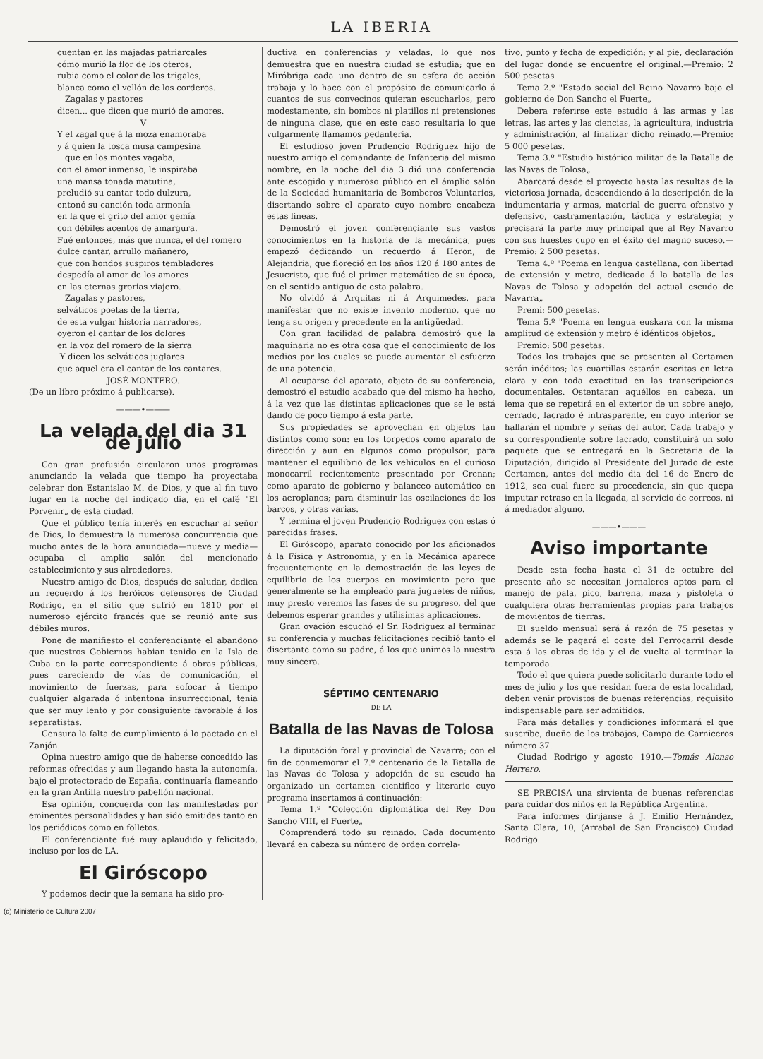LA IBERIA
cuentan en las majadas patriarcales
cómo murió la flor de los oteros,
rubia como el color de los trigales,
blanca como el vellón de los corderos.
Zagalas y pastores
dicen... que dicen que murió de amores.
V
Y el zagal que á la moza enamoraba
y á quien la tosca musa campesina
que en los montes vagaba,
con el amor inmenso, le inspiraba
una mansa tonada matutina,
preludió su cantar todo dulzura,
entonó su canción toda armonía
en la que el grito del amor gemía
con débiles acentos de amargura.
Fué entonces, más que nunca, el del romero
dulce cantar, arrullo mañanero,
que con hondos suspiros tembladores
despedía al amor de los amores
en las eternas grorias viajero.
Zagalas y pastores,
selváticos poetas de la tierra,
de esta vulgar historia narradores,
oyeron el cantar de los dolores
en la voz del romero de la sierra
Y dicen los selváticos juglares
que aquel era el cantar de los cantares.
JOSÉ MONTERO.
(De un libro próximo á publicarse).
———•———
La velada del dia 31 de julio
Con gran profusión circularon unos programas anunciando la velada que tiempo ha proyectaba celebrar don Estanislao M. de Dios, y que al fin tuvo lugar en la noche del indicado dia, en el café "El Porvenir„ de esta ciudad.
Que el público tenía interés en escuchar al señor de Dios, lo demuestra la numerosa concurrencia que mucho antes de la hora anunciada—nueve y media—ocupaba el amplio salón del mencionado establecimiento y sus alrededores.
Nuestro amigo de Dios, después de saludar, dedica un recuerdo á los heróicos defensores de Ciudad Rodrigo, en el sitio que sufrió en 1810 por el numeroso ejército francés que se reunió ante sus débiles muros.
Pone de manifiesto el conferenciante el abandono que nuestros Gobiernos habian tenido en la Isla de Cuba en la parte correspondiente á obras públicas, pues careciendo de vías de comunicación, el movimiento de fuerzas, para sofocar á tiempo cualquier algarada ó intentona insurreccional, tenia que ser muy lento y por consiguiente favorable á los separatistas.
Censura la falta de cumplimiento á lo pactado en el Zanjón.
Opina nuestro amigo que de haberse concedido las reformas ofrecidas y aun llegando hasta la autonomía, bajo el protectorado de España, continuaría flameando en la gran Antilla nuestro pabellón nacional.
Esa opinión, concuerda con las manifestadas por eminentes personalidades y han sido emitidas tanto en los periódicos como en folletos.
El conferenciante fué muy aplaudido y felicitado, incluso por los de LA.
El Giróscopo
Y podemos decir que la semana ha sido pro-
ductiva en conferencias y veladas, lo que nos demuestra que en nuestra ciudad se estudia; que en Miróbriga cada uno dentro de su esfera de acción trabaja y lo hace con el propósito de comunicarlo á cuantos de sus convecinos quieran escucharlos, pero modestamente, sin bombos ni platillos ni pretensiones de ninguna clase, que en este caso resultaria lo que vulgarmente llamamos pedanteria.
El estudioso joven Prudencio Rodriguez hijo de nuestro amigo el comandante de Infanteria del mismo nombre, en la noche del dia 3 dió una conferencia ante escogido y numeroso público en el ámplio salón de la Sociedad humanitaria de Bomberos Voluntarios, disertando sobre el aparato cuyo nombre encabeza estas lineas.
Demostró el joven conferenciante sus vastos conocimientos en la historia de la mecánica, pues empezó dedicando un recuerdo á Heron, de Alejandria, que floreció en los años 120 á 180 antes de Jesucristo, que fué el primer matemático de su época, en el sentido antiguo de esta palabra.
No olvidó á Arquitas ni á Arquimedes, para manifestar que no existe invento moderno, que no tenga su origen y precedente en la antigüedad.
Con gran facilidad de palabra demostró que la maquinaria no es otra cosa que el conocimiento de los medios por los cuales se puede aumentar el esfuerzo de una potencia.
Al ocuparse del aparato, objeto de su conferencia, demostró el estudio acabado que del mismo ha hecho, á la vez que las distintas aplicaciones que se le está dando de poco tiempo á esta parte.
Sus propiedades se aprovechan en objetos tan distintos como son: en los torpedos como aparato de dirección y aun en algunos como propulsor; para mantener el equilibrio de los vehiculos en el curioso monocarril recientemente presentado por Crenan; como aparato de gobierno y balanceo automático en los aeroplanos; para disminuir las oscilaciones de los barcos, y otras varias.
Y termina el joven Prudencio Rodriguez con estas ó parecidas frases.
El Giróscopo, aparato conocido por los aficionados á la Física y Astronomia, y en la Mecánica aparece frecuentemente en la demostración de las leyes de equilibrio de los cuerpos en movimiento pero que generalmente se ha empleado para juguetes de niños, muy presto veremos las fases de su progreso, del que debemos esperar grandes y utilisimas aplicaciones.
Gran ovación escuchó el Sr. Rodriguez al terminar su conferencia y muchas felicitaciones recibió tanto el disertante como su padre, á los que unimos la nuestra muy sincera.
SÉPTIMO CENTENARIO
DE LA
Batalla de las Navas de Tolosa
La diputación foral y provincial de Navarra; con el fin de conmemorar el 7.º centenario de la Batalla de las Navas de Tolosa y adopción de su escudo ha organizado un certamen cientifico y literario cuyo programa insertamos á continuación:
Tema 1.º "Colección diplomática del Rey Don Sancho VIII, el Fuerte„
Comprenderá todo su reinado. Cada documento llevará en cabeza su número de orden correla-
tivo, punto y fecha de expedición; y al pie, declaración del lugar donde se encuentre el original.—Premio: 2 500 pesetas
Tema 2.º "Estado social del Reino Navarro bajo el gobierno de Don Sancho el Fuerte„
Debera referirse este estudio á las armas y las letras, las artes y las ciencias, la agricultura, industria y administración, al finalizar dicho reinado.—Premio: 5 000 pesetas.
Tema 3.º "Estudio histórico militar de la Batalla de las Navas de Tolosa„
Abarcará desde el proyecto hasta las resultas de la victoriosa jornada, descendiendo á la descripción de la indumentaria y armas, material de guerra ofensivo y defensivo, castramentación, táctica y estrategia; y precisará la parte muy principal que al Rey Navarro con sus huestes cupo en el éxito del magno suceso.—Premio: 2 500 pesetas.
Tema 4.º "Poema en lengua castellana, con libertad de extensión y metro, dedicado á la batalla de las Navas de Tolosa y adopción del actual escudo de Navarra„
Premi: 500 pesetas.
Tema 5.º "Poema en lengua euskara con la misma amplitud de extensión y metro é idénticos objetos„
Premio: 500 pesetas.
Todos los trabajos que se presenten al Certamen serán inéditos; las cuartillas estarán escritas en letra clara y con toda exactitud en las transcripciones documentales. Ostentaran aquéllos en cabeza, un lema que se repetirá en el exterior de un sobre anejo, cerrado, lacrado é intrasparente, en cuyo interior se hallarán el nombre y señas del autor. Cada trabajo y su correspondiente sobre lacrado, constituirá un solo paquete que se entregará en la Secretaria de la Diputación, dirigido al Presidente del Jurado de este Certamen, antes del medio dia del 16 de Enero de 1912, sea cual fuere su procedencia, sin que quepa imputar retraso en la llegada, al servicio de correos, ni á mediador alguno.
———•———
Aviso importante
Desde esta fecha hasta el 31 de octubre del presente año se necesitan jornaleros aptos para el manejo de pala, pico, barrena, maza y pistoleta ó cualquiera otras herramientas propias para trabajos de movientos de tierras.
El sueldo mensual será á razón de 75 pesetas y además se le pagará el coste del Ferrocarril desde esta á las obras de ida y el de vuelta al terminar la temporada.
Todo el que quiera puede solicitarlo durante todo el mes de julio y los que residan fuera de esta localidad, deben venir provistos de buenas referencias, requisito indispensable para ser admitidos.
Para más detalles y condiciones informará el que suscribe, dueño de los trabajos, Campo de Carniceros número 37.
Ciudad Rodrigo y agosto 1910.—Tomás Alonso Herrero.
SE PRECISA una sirvienta de buenas referencias para cuidar dos niños en la República Argentina.
Para informes dirijanse á J. Emilio Hernández, Santa Clara, 10, (Arrabal de San Francisco) Ciudad Rodrigo.
(c) Ministerio de Cultura 2007